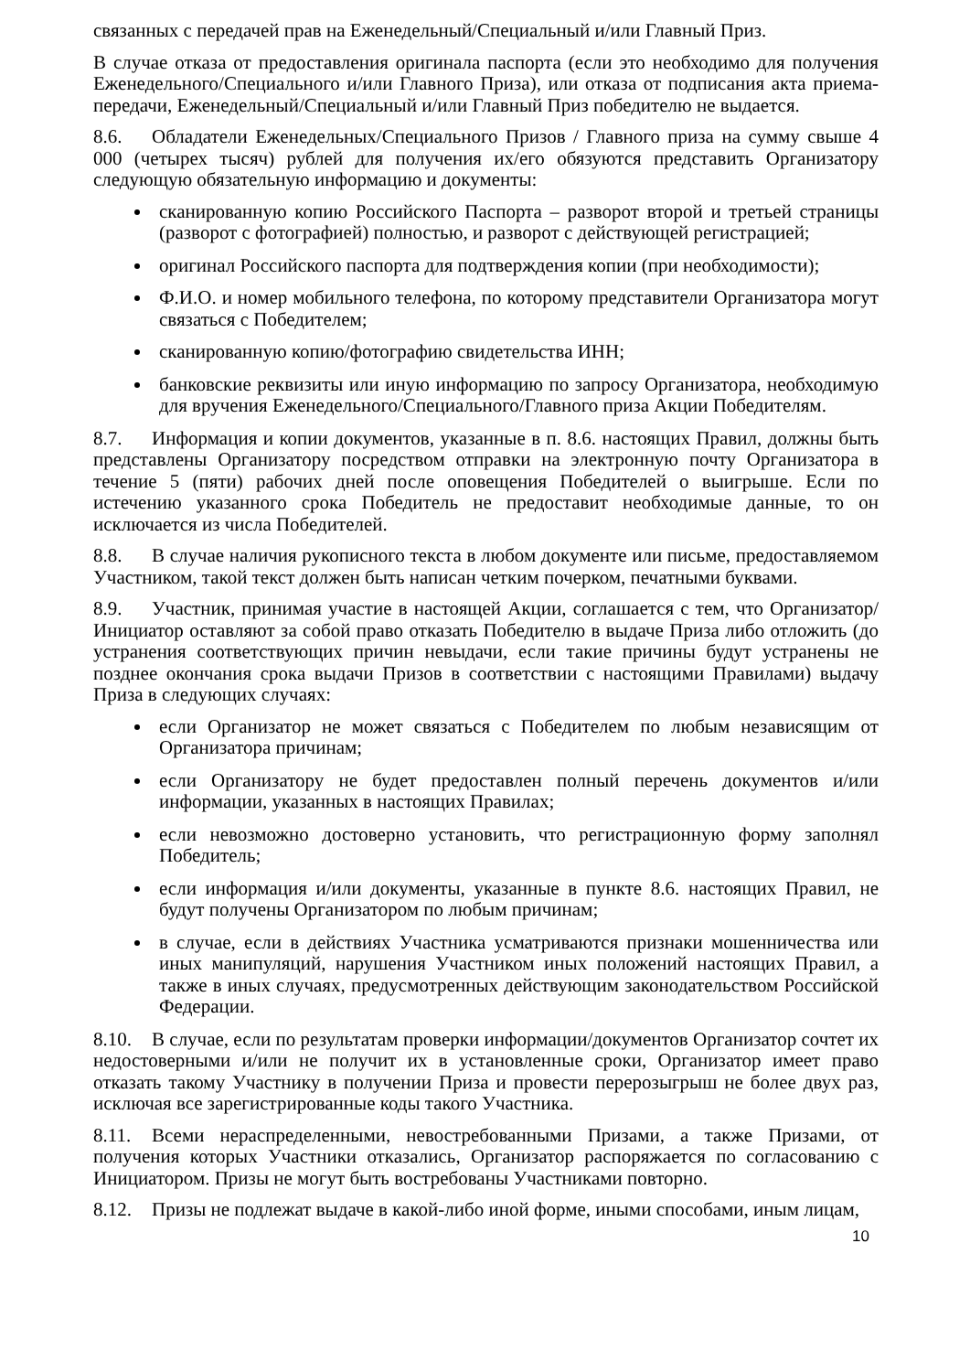связанных с передачей прав на Еженедельный/Специальный и/или Главный Приз.
В случае отказа от предоставления оригинала паспорта (если это необходимо для получения Еженедельного/Специального и/или Главного Приза), или отказа от подписания акта приема-передачи, Еженедельный/Специальный и/или Главный Приз победителю не выдается.
8.6. Обладатели Еженедельных/Специального Призов / Главного приза на сумму свыше 4 000 (четырех тысяч) рублей для получения их/его обязуются представить Организатору следующую обязательную информацию и документы:
сканированную копию Российского Паспорта – разворот второй и третьей страницы (разворот с фотографией) полностью, и разворот с действующей регистрацией;
оригинал Российского паспорта для подтверждения копии (при необходимости);
Ф.И.О. и номер мобильного телефона, по которому представители Организатора могут связаться с Победителем;
сканированную копию/фотографию свидетельства ИНН;
банковские реквизиты или иную информацию по запросу Организатора, необходимую для вручения Еженедельного/Специального/Главного приза Акции Победителям.
8.7. Информация и копии документов, указанные в п. 8.6. настоящих Правил, должны быть представлены Организатору посредством отправки на электронную почту Организатора в течение 5 (пяти) рабочих дней после оповещения Победителей о выигрыше. Если по истечению указанного срока Победитель не предоставит необходимые данные, то он исключается из числа Победителей.
8.8. В случае наличия рукописного текста в любом документе или письме, предоставляемом Участником, такой текст должен быть написан четким почерком, печатными буквами.
8.9. Участник, принимая участие в настоящей Акции, соглашается с тем, что Организатор/Инициатор оставляют за собой право отказать Победителю в выдаче Приза либо отложить (до устранения соответствующих причин невыдачи, если такие причины будут устранены не позднее окончания срока выдачи Призов в соответствии с настоящими Правилами) выдачу Приза в следующих случаях:
если Организатор не может связаться с Победителем по любым независящим от Организатора причинам;
если Организатору не будет предоставлен полный перечень документов и/или информации, указанных в настоящих Правилах;
если невозможно достоверно установить, что регистрационную форму заполнял Победитель;
если информация и/или документы, указанные в пункте 8.6. настоящих Правил, не будут получены Организатором по любым причинам;
в случае, если в действиях Участника усматриваются признаки мошенничества или иных манипуляций, нарушения Участником иных положений настоящих Правил, а также в иных случаях, предусмотренных действующим законодательством Российской Федерации.
8.10. В случае, если по результатам проверки информации/документов Организатор сочтет их недостоверными и/или не получит их в установленные сроки, Организатор имеет право отказать такому Участнику в получении Приза и провести перерозыгрыш не более двух раз, исключая все зарегистрированные коды такого Участника.
8.11. Всеми нераспределенными, невостребованными Призами, а также Призами, от получения которых Участники отказались, Организатор распоряжается по согласованию с Инициатором. Призы не могут быть востребованы Участниками повторно.
8.12. Призы не подлежат выдаче в какой-либо иной форме, иными способами, иным лицам,
10